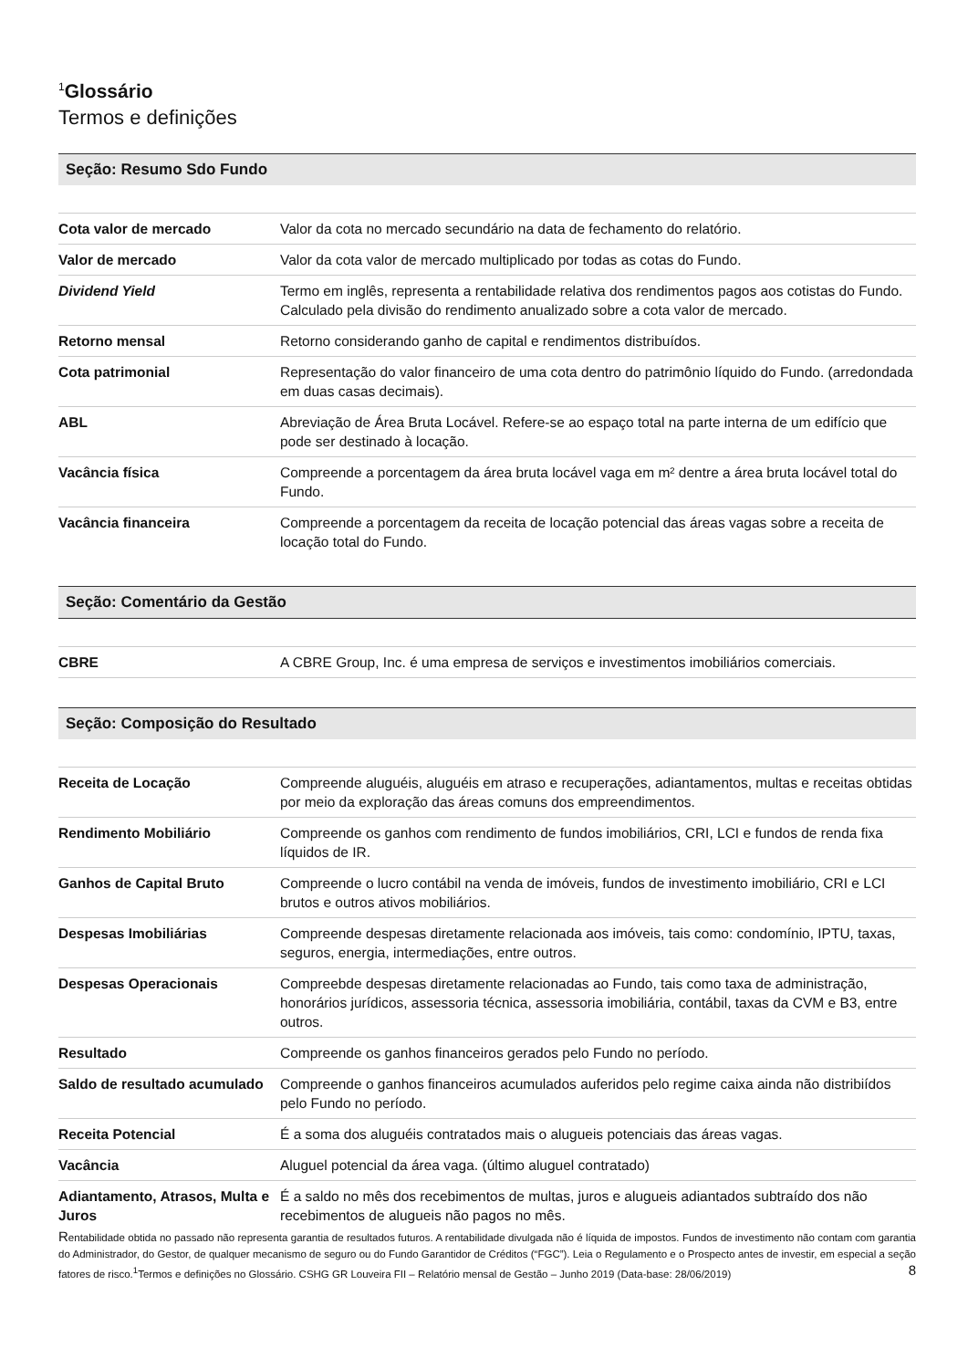<sup>1</sup> Glossário
Termos e definições
Seção: Resumo Sdo Fundo
| Cota valor de mercado | Valor da cota no mercado secundário na data de fechamento do relatório. |
| Valor de mercado | Valor da cota valor de mercado multiplicado por todas as cotas do Fundo. |
| Dividend Yield | Termo em inglês, representa a rentabilidade relativa dos rendimentos pagos aos cotistas do Fundo. Calculado pela divisão do rendimento anualizado sobre a cota valor de mercado. |
| Retorno mensal | Retorno considerando ganho de capital e rendimentos distribuídos. |
| Cota patrimonial | Representação do valor financeiro de uma cota dentro do patrimônio líquido do Fundo. (arredondada em duas casas decimais). |
| ABL | Abreviação de Área Bruta Locável. Refere-se ao espaço total na parte interna de um edifício que pode ser destinado à locação. |
| Vacância física | Compreende a porcentagem da área bruta locável vaga em m² dentre a área bruta locável total do Fundo. |
| Vacância financeira | Compreende a porcentagem da receita de locação potencial das áreas vagas sobre a receita de locação total do Fundo. |
Seção: Comentário da Gestão
| CBRE | A CBRE Group, Inc. é uma empresa de serviços e investimentos imobiliários comerciais. |
Seção: Composição do Resultado
| Receita de Locação | Compreende aluguéis, aluguéis em atraso e recuperações, adiantamentos, multas e receitas obtidas por meio da exploração das áreas comuns dos empreendimentos. |
| Rendimento Mobiliário | Compreende os ganhos com rendimento de fundos imobiliários, CRI, LCI e fundos de renda fixa líquidos de IR. |
| Ganhos de Capital Bruto | Compreende o lucro contábil na venda de imóveis, fundos de investimento imobiliário, CRI e LCI brutos e outros ativos mobiliários. |
| Despesas Imobiliárias | Compreende despesas diretamente relacionada aos imóveis, tais como: condomínio, IPTU, taxas, seguros, energia, intermediações, entre outros. |
| Despesas Operacionais | Compreebde despesas diretamente relacionadas ao Fundo, tais como taxa de administração, honorários jurídicos, assessoria técnica, assessoria imobiliária, contábil, taxas da CVM e B3, entre outros. |
| Resultado | Compreende os ganhos financeiros gerados pelo Fundo no período. |
| Saldo de resultado acumulado | Compreende o ganhos financeiros acumulados auferidos pelo regime caixa ainda não distribiídos pelo Fundo no período. |
| Receita Potencial | É a soma dos aluguéis contratados mais o alugueis potenciais das áreas vagas. |
| Vacância | Aluguel potencial da área vaga. (último aluguel contratado) |
| Adiantamento, Atrasos, Multa e Juros | É a saldo no mês dos recebimentos de multas, juros e alugueis adiantados subtraído dos não recebimentos de alugueis não pagos no mês. |
Rentabilidade obtida no passado não representa garantia de resultados futuros. A rentabilidade divulgada não é líquida de impostos. Fundos de investimento não contam com garantia do Administrador, do Gestor, de qualquer mecanismo de seguro ou do Fundo Garantidor de Créditos (“FGC”). Leia o Regulamento e o Prospecto antes de investir, em especial a seção fatores de risco.<sup>1</sup>Termos e definições no Glossário. CSHG GR Louveira FII – Relatório mensal de Gestão – Junho 2019 (Data-base: 28/06/2019) 8